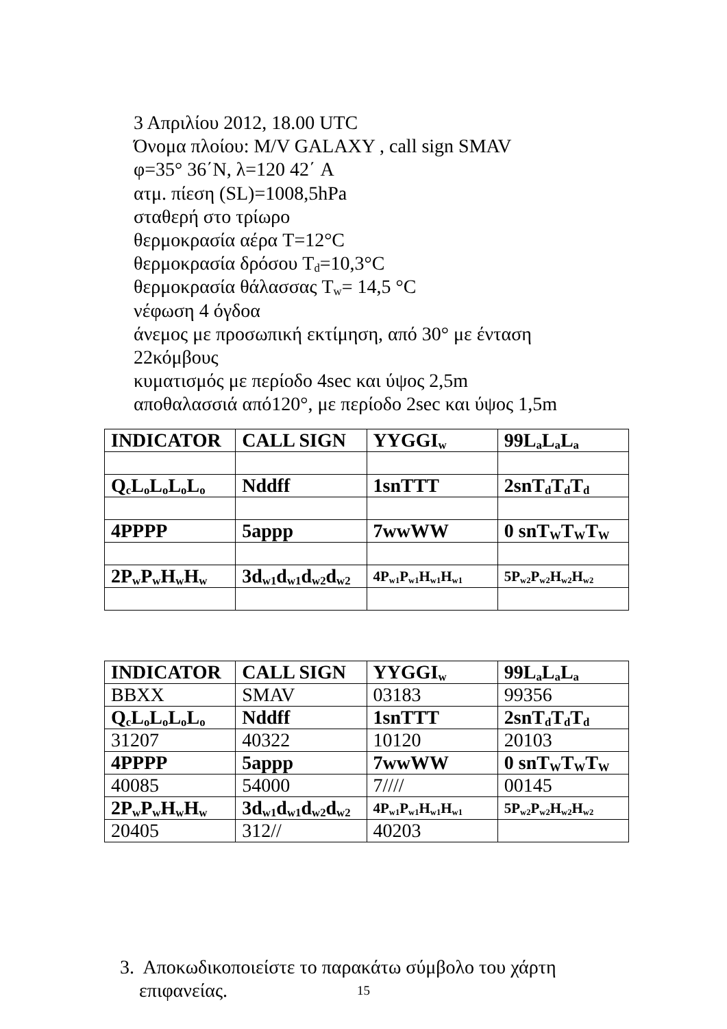3 Απριλίου 2012, 18.00 UTC
Όνομα πλοίου: M/V GALAXY , call sign SMAV
φ=35° 36΄N, λ=120 42΄ A
ατμ. πίεση (SL)=1008,5hPa
σταθερή στο τρίωρο
θερμοκρασία αέρα T=12°C
θερμοκρασία δρόσου T<sub>d</sub>=10,3°C
θερμοκρασία θάλασσας T<sub>w</sub>= 14,5 °C
νέφωση 4 όγδοα
άνεμος με προσωπική εκτίμηση, από 30° με ένταση
22κόμβους
κυματισμός με περίοδο 4sec και ύψος 2,5m
αποθαλασσιά από120°, με περίοδο 2sec και ύψος 1,5m
| INDICATOR | CALL SIGN | YYGGI<sub>w</sub> | 99L<sub>a</sub>L<sub>a</sub>L<sub>a</sub> |
| Q<sub>c</sub>L<sub>o</sub>L<sub>o</sub>L<sub>o</sub>L<sub>o</sub> | Nddff | 1snTTT | 2snT<sub>d</sub>T<sub>d</sub>T<sub>d</sub> |
| 4PPPP | 5appp | 7wwWW | 0 snT<sub>W</sub>T<sub>W</sub>T<sub>W</sub> |
| 2P<sub>w</sub>P<sub>w</sub>H<sub>w</sub>H<sub>w</sub> | 3d<sub>w1</sub>d<sub>w1</sub>d<sub>w2</sub>d<sub>w2</sub> | 4P<sub>w1</sub>P<sub>w1</sub>H<sub>w1</sub>H<sub>w1</sub> | 5P<sub>w2</sub>P<sub>w2</sub>H<sub>w2</sub>H<sub>w2</sub> |
| INDICATOR | CALL SIGN | YYGGI<sub>w</sub> | 99L<sub>a</sub>L<sub>a</sub>L<sub>a</sub> |
| BBXX | SMAV | 03183 | 99356 |
| Q<sub>c</sub>L<sub>o</sub>L<sub>o</sub>L<sub>o</sub>L<sub>o</sub> | Nddff | 1snTTT | 2snT<sub>d</sub>T<sub>d</sub>T<sub>d</sub> |
| 31207 | 40322 | 10120 | 20103 |
| 4PPPP | 5appp | 7wwWW | 0 snT<sub>W</sub>T<sub>W</sub>T<sub>W</sub> |
| 40085 | 54000 | 7//// | 00145 |
| 2P<sub>w</sub>P<sub>w</sub>H<sub>w</sub>H<sub>w</sub> | 3d<sub>w1</sub>d<sub>w1</sub>d<sub>w2</sub>d<sub>w2</sub> | 4P<sub>w1</sub>P<sub>w1</sub>H<sub>w1</sub>H<sub>w1</sub> | 5P<sub>w2</sub>P<sub>w2</sub>H<sub>w2</sub>H<sub>w2</sub> |
| 20405 | 312// | 40203 | |
3. Αποκωδικοποιείστε το παρακάτω σύμβολο του χάρτη
επιφανείας.
15